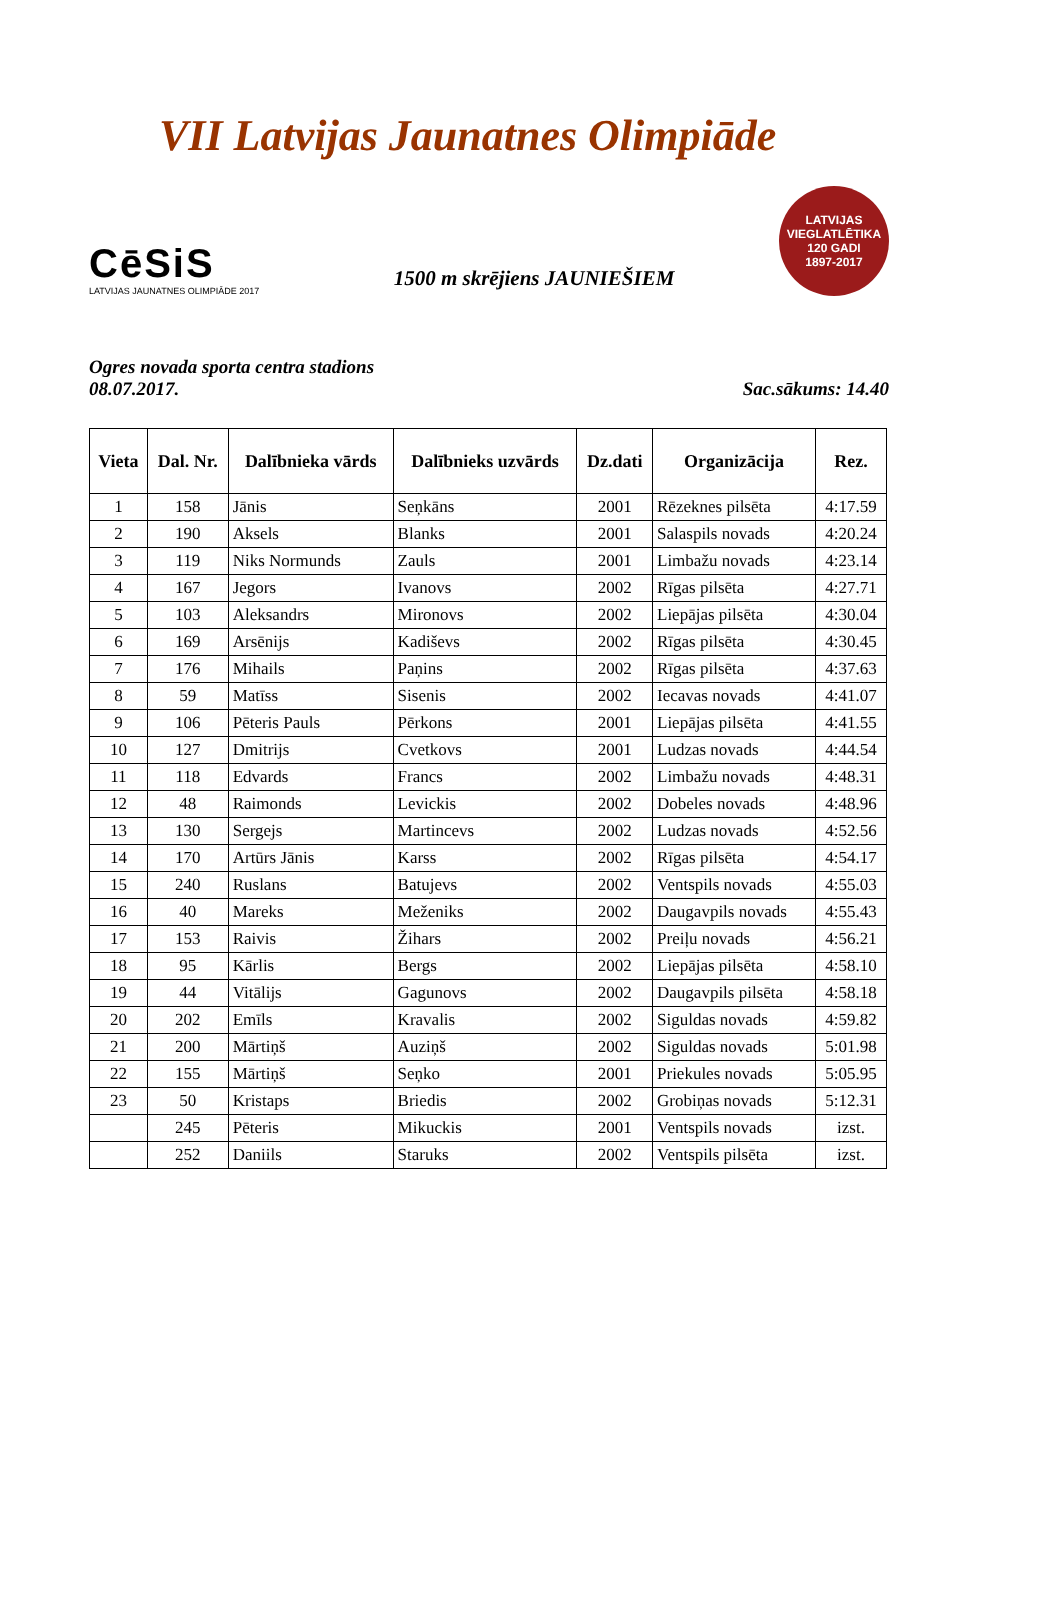VII Latvijas Jaunatnes Olimpiāde
CēSiS
LATVIJAS JAUNATNES OLIMPIĀDE 2017
1500 m skrējiens JAUNIEŠIEM
LATVIJAS VIEGLATLĒTIKA
120 GADI
1897-2017
Ogres novada sporta centra stadions
08.07.2017. Sac.sākums: 14.40
| Vieta | Dal. Nr. | Dalībnieka vārds | Dalībnieks uzvārds | Dz.dati | Organizācija | Rez. |
| --- | --- | --- | --- | --- | --- | --- |
| 1 | 158 | Jānis | Seņkāns | 2001 | Rēzeknes pilsēta | 4:17.59 |
| 2 | 190 | Aksels | Blanks | 2001 | Salaspils novads | 4:20.24 |
| 3 | 119 | Niks Normunds | Zauls | 2001 | Limbažu novads | 4:23.14 |
| 4 | 167 | Jegors | Ivanovs | 2002 | Rīgas pilsēta | 4:27.71 |
| 5 | 103 | Aleksandrs | Mironovs | 2002 | Liepājas pilsēta | 4:30.04 |
| 6 | 169 | Arsēnijs | Kadiševs | 2002 | Rīgas pilsēta | 4:30.45 |
| 7 | 176 | Mihails | Paņins | 2002 | Rīgas pilsēta | 4:37.63 |
| 8 | 59 | Matīss | Sisenis | 2002 | Iecavas novads | 4:41.07 |
| 9 | 106 | Pēteris Pauls | Pērkons | 2001 | Liepājas pilsēta | 4:41.55 |
| 10 | 127 | Dmitrijs | Cvetkovs | 2001 | Ludzas novads | 4:44.54 |
| 11 | 118 | Edvards | Francs | 2002 | Limbažu novads | 4:48.31 |
| 12 | 48 | Raimonds | Levickis | 2002 | Dobeles novads | 4:48.96 |
| 13 | 130 | Sergejs | Martincevs | 2002 | Ludzas novads | 4:52.56 |
| 14 | 170 | Artūrs Jānis | Karss | 2002 | Rīgas pilsēta | 4:54.17 |
| 15 | 240 | Ruslans | Batujevs | 2002 | Ventspils novads | 4:55.03 |
| 16 | 40 | Mareks | Meženiks | 2002 | Daugavpils novads | 4:55.43 |
| 17 | 153 | Raivis | Žihars | 2002 | Preiļu novads | 4:56.21 |
| 18 | 95 | Kārlis | Bergs | 2002 | Liepājas pilsēta | 4:58.10 |
| 19 | 44 | Vitālijs | Gagunovs | 2002 | Daugavpils pilsēta | 4:58.18 |
| 20 | 202 | Emīls | Kravalis | 2002 | Siguldas novads | 4:59.82 |
| 21 | 200 | Mārtiņš | Auziņš | 2002 | Siguldas novads | 5:01.98 |
| 22 | 155 | Mārtiņš | Seņko | 2001 | Priekules novads | 5:05.95 |
| 23 | 50 | Kristaps | Briedis | 2002 | Grobiņas novads | 5:12.31 |
| | 245 | Pēteris | Mikuckis | 2001 | Ventspils novads | izst. |
| | 252 | Daniils | Staruks | 2002 | Ventspils pilsēta | izst. |